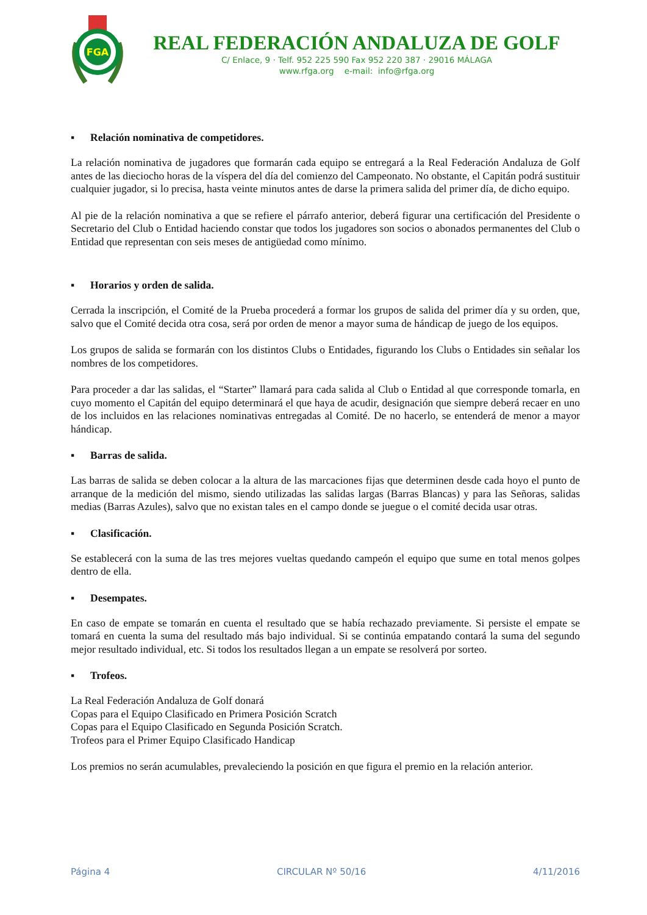FGA
REAL FEDERACIÓN ANDALUZA DE GOLF
C/ Enlace, 9 · Telf. 952 225 590 Fax 952 220 387 · 29016 MÁLAGA
www.rfga.org e-mail: info@rfga.org
▪ Relación nominativa de competidores.
La relación nominativa de jugadores que formarán cada equipo se entregará a la Real Federación Andaluza de Golf antes de las dieciocho horas de la víspera del día del comienzo del Campeonato. No obstante, el Capitán podrá sustituir cualquier jugador, si lo precisa, hasta veinte minutos antes de darse la primera salida del primer día, de dicho equipo.
Al pie de la relación nominativa a que se refiere el párrafo anterior, deberá figurar una certificación del Presidente o Secretario del Club o Entidad haciendo constar que todos los jugadores son socios o abonados permanentes del Club o Entidad que representan con seis meses de antigüedad como mínimo.
▪ Horarios y orden de salida.
Cerrada la inscripción, el Comité de la Prueba procederá a formar los grupos de salida del primer día y su orden, que, salvo que el Comité decida otra cosa, será por orden de menor a mayor suma de hándicap de juego de los equipos.
Los grupos de salida se formarán con los distintos Clubs o Entidades, figurando los Clubs o Entidades sin señalar los nombres de los competidores.
Para proceder a dar las salidas, el “Starter” llamará para cada salida al Club o Entidad al que corresponde tomarla, en cuyo momento el Capitán del equipo determinará el que haya de acudir, designación que siempre deberá recaer en uno de los incluidos en las relaciones nominativas entregadas al Comité. De no hacerlo, se entenderá de menor a mayor hándicap.
▪ Barras de salida.
Las barras de salida se deben colocar a la altura de las marcaciones fijas que determinen desde cada hoyo el punto de arranque de la medición del mismo, siendo utilizadas las salidas largas (Barras Blancas) y para las Señoras, salidas medias (Barras Azules), salvo que no existan tales en el campo donde se juegue o el comité decida usar otras.
▪ Clasificación.
Se establecerá con la suma de las tres mejores vueltas quedando campeón el equipo que sume en total menos golpes dentro de ella.
▪ Desempates.
En caso de empate se tomarán en cuenta el resultado que se había rechazado previamente. Si persiste el empate se tomará en cuenta la suma del resultado más bajo individual. Si se continúa empatando contará la suma del segundo mejor resultado individual, etc. Si todos los resultados llegan a un empate se resolverá por sorteo.
▪ Trofeos.
La Real Federación Andaluza de Golf donará
Copas para el Equipo Clasificado en Primera Posición Scratch
Copas para el Equipo Clasificado en Segunda Posición Scratch.
Trofeos para el Primer Equipo Clasificado Handicap
Los premios no serán acumulables, prevaleciendo la posición en que figura el premio en la relación anterior.
Página 4 CIRCULAR Nº 50/16 4/11/2016